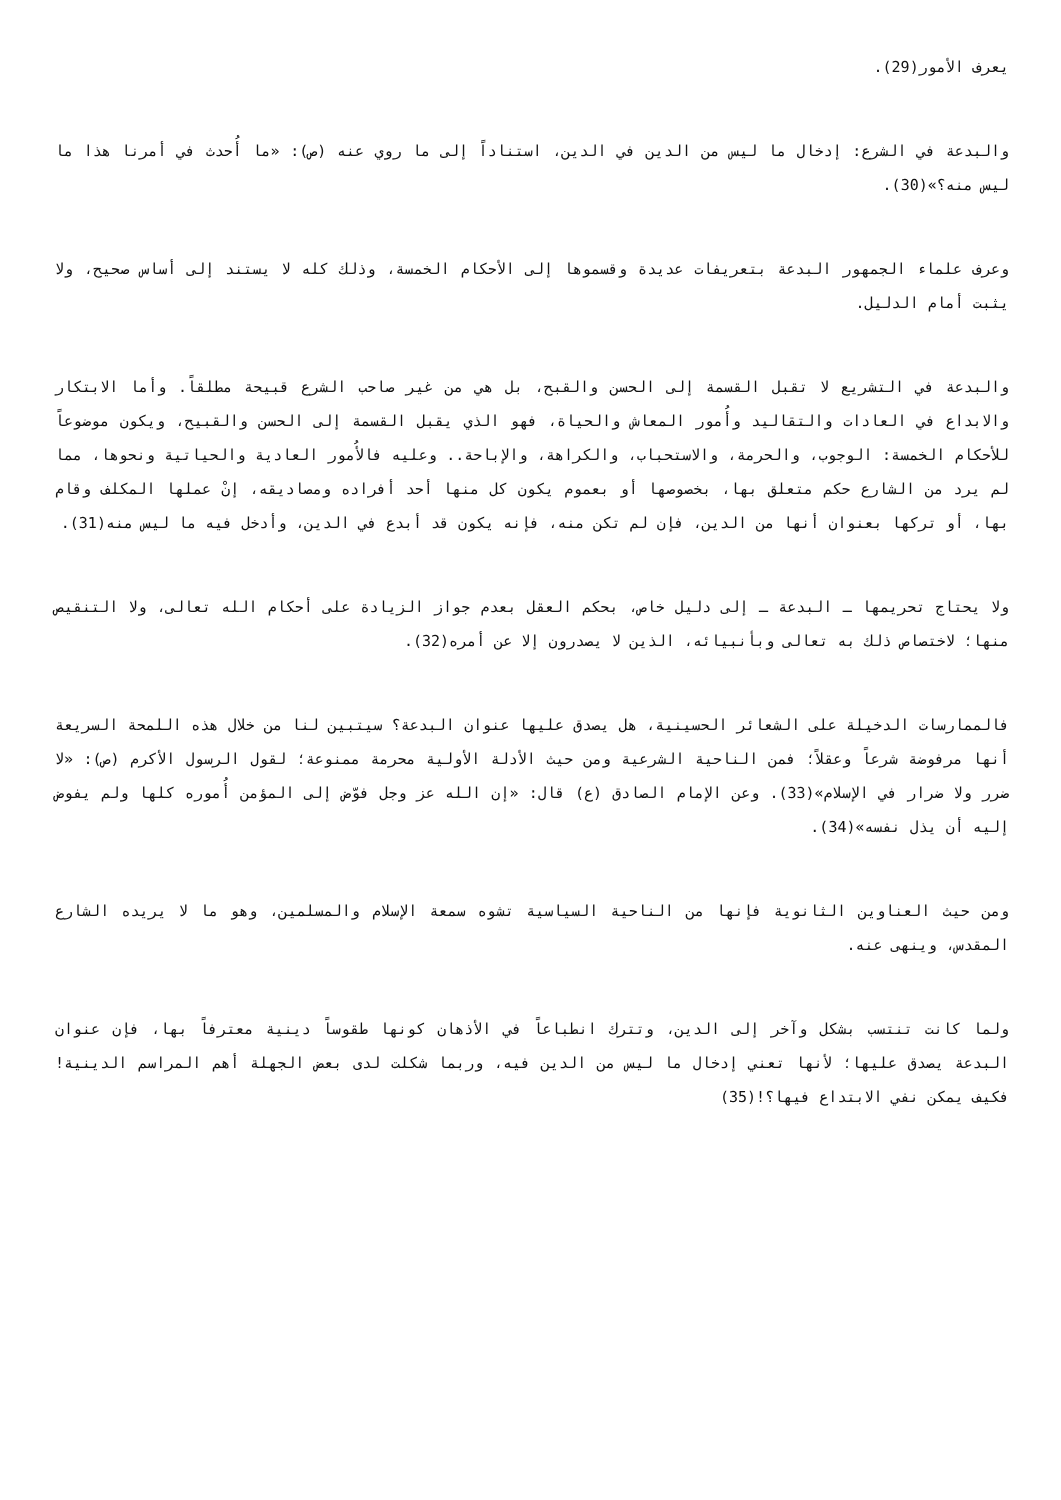يعرف الأمور(29).
والبدعة في الشرع: إدخال ما ليس من الدين في الدين، استناداً إلى ما روي عنه (ص): «ما أُحدث في أمرنا هذا ما ليس منه؟»(30).
وعرف علماء الجمهور البدعة بتعريفات عديدة وقسموها إلى الأحكام الخمسة، وذلك كله لا يستند إلى أساس صحيح، ولا يثبت أمام الدليل.
والبدعة في التشريع لا تقبل القسمة إلى الحسن والقبح، بل هي من غير صاحب الشرع قبيحة مطلقاً. وأما الابتكار والابداع في العادات والتقاليد وأُمور المعاش والحياة، فهو الذي يقبل القسمة إلى الحسن والقبيح، ويكون موضوعاً للأحكام الخمسة: الوجوب، والحرمة، والاستحباب، والكراهة، والإباحة.. وعليه فالأُمور العادية والحياتية ونحوها، مما لم يرد من الشارع حكم متعلق بها، بخصوصها أو بعموم يكون كل منها أحد أفراده ومصاديقه، إنْ عملها المكلف وقام بها، أو تركها بعنوان أنها من الدين، فإن لم تكن منه، فإنه يكون قد أبدع في الدين، وأدخل فيه ما ليس منه(31).
ولا يحتاج تحريمها ـ البدعة ـ إلى دليل خاص، بحكم العقل بعدم جواز الزيادة على أحكام الله تعالى، ولا التنقيص منها؛ لاختصاص ذلك به تعالى وبأنبيائه، الذين لا يصدرون إلا عن أمره(32).
فالممارسات الدخيلة على الشعائر الحسينية، هل يصدق عليها عنوان البدعة؟ سيتبين لنا من خلال هذه اللمحة السريعة أنها مرفوضة شرعاً وعقلاً؛ فمن الناحية الشرعية ومن حيث الأدلة الأولية محرمة ممنوعة؛ لقول الرسول الأكرم (ص): «لا ضرر ولا ضرار في الإسلام»(33). وعن الإمام الصادق (ع) قال: «إن الله عز وجل فوّض إلى المؤمن أُموره كلها ولم يفوض إليه أن يذل نفسه»(34).
ومن حيث العناوين الثانوية فإنها من الناحية السياسية تشوه سمعة الإسلام والمسلمين، وهو ما لا يريده الشارع المقدس، وينهى عنه.
ولما كانت تنتسب بشكل وآخر إلى الدين، وتترك انطباعاً في الأذهان كونها طقوساً دينية معترفاً بها، فإن عنوان البدعة يصدق عليها؛ لأنها تعني إدخال ما ليس من الدين فيه، وربما شكلت لدى بعض الجهلة أهم المراسم الدينية! فكيف يمكن نفي الابتداع فيها؟!(35)